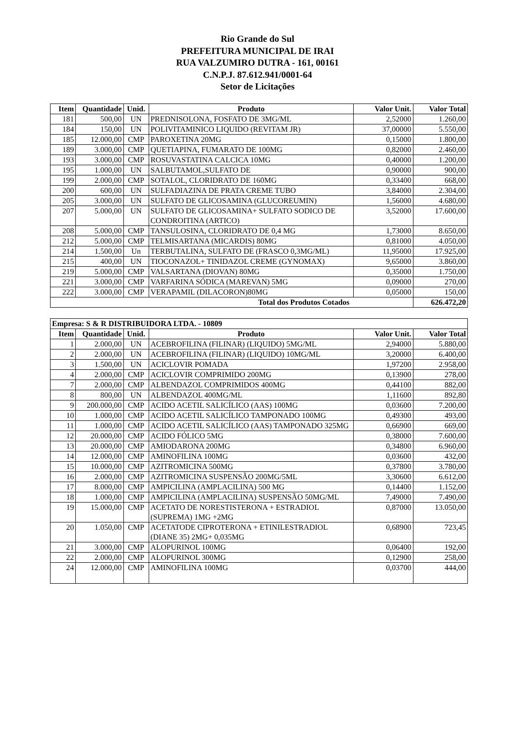Rio Grande do Sul
PREFEITURA MUNICIPAL DE IRAI
RUA VALZUMIRO DUTRA - 161, 00161
C.N.P.J. 87.612.941/0001-64
Setor de Licitações
| Item | Quantidade | Unid. | Produto | Valor Unit. | Valor Total |
| --- | --- | --- | --- | --- | --- |
| 181 | 500,00 | UN | PREDNISOLONA, FOSFATO DE 3MG/ML | 2,52000 | 1.260,00 |
| 184 | 150,00 | UN | POLIVITAMINICO LIQUIDO (REVITAM JR) | 37,00000 | 5.550,00 |
| 185 | 12.000,00 | CMP | PAROXETINA 20MG | 0,15000 | 1.800,00 |
| 189 | 3.000,00 | CMP | QUETIAPINA, FUMARATO DE 100MG | 0,82000 | 2.460,00 |
| 193 | 3.000,00 | CMP | ROSUVASTATINA CALCICA 10MG | 0,40000 | 1.200,00 |
| 195 | 1.000,00 | UN | SALBUTAMOL,SULFATO DE | 0,90000 | 900,00 |
| 199 | 2.000,00 | CMP | SOTALOL, CLORIDRATO DE 160MG | 0,33400 | 668,00 |
| 200 | 600,00 | UN | SULFADIAZINA DE PRATA CREME TUBO | 3,84000 | 2.304,00 |
| 205 | 3.000,00 | UN | SULFATO DE GLICOSAMINA (GLUCOREUMIN) | 1,56000 | 4.680,00 |
| 207 | 5.000,00 | UN | SULFATO DE GLICOSAMINA+ SULFATO SODICO DE CONDROITINA (ARTICO) | 3,52000 | 17.600,00 |
| 208 | 5.000,00 | CMP | TANSULOSINA, CLORIDRATO DE 0,4 MG | 1,73000 | 8.650,00 |
| 212 | 5.000,00 | CMP | TELMISARTANA (MICARDIS) 80MG | 0,81000 | 4.050,00 |
| 214 | 1.500,00 | Un | TERBUTALINA, SULFATO DE (FRASCO 0,3MG/ML) | 11,95000 | 17.925,00 |
| 215 | 400,00 | UN | TIOCONAZOL+ TINIDAZOL CREME (GYNOMAX) | 9,65000 | 3.860,00 |
| 219 | 5.000,00 | CMP | VALSARTANA (DIOVAN) 80MG | 0,35000 | 1.750,00 |
| 221 | 3.000,00 | CMP | VARFARINA SÓDICA (MAREVAN) 5MG | 0,09000 | 270,00 |
| 222 | 3.000,00 | CMP | VERAPAMIL (DILACORON)80MG | 0,05000 | 150,00 |
| Total dos Produtos Cotados | | | | | 626.472,20 |
| Empresa: S & R DISTRIBUIDORA LTDA. - 10809 | | | | | |
| --- | --- | --- | --- | --- | --- |
| Item | Quantidade | Unid. | Produto | Valor Unit. | Valor Total |
| 1 | 2.000,00 | UN | ACEBROFILINA (FILINAR) (LIQUIDO) 5MG/ML | 2,94000 | 5.880,00 |
| 2 | 2.000,00 | UN | ACEBROFILINA (FILINAR) (LIQUIDO) 10MG/ML | 3,20000 | 6.400,00 |
| 3 | 1.500,00 | UN | ACICLOVIR POMADA | 1,97200 | 2.958,00 |
| 4 | 2.000,00 | CMP | ACICLOVIR COMPRIMIDO 200MG | 0,13900 | 278,00 |
| 7 | 2.000,00 | CMP | ALBENDAZOL COMPRIMIDOS 400MG | 0,44100 | 882,00 |
| 8 | 800,00 | UN | ALBENDAZOL 400MG/ML | 1,11600 | 892,80 |
| 9 | 200.000,00 | CMP | ACIDO ACETIL SALICÍLICO (AAS) 100MG | 0,03600 | 7.200,00 |
| 10 | 1.000,00 | CMP | ACIDO ACETIL SALICÍLICO TAMPONADO 100MG | 0,49300 | 493,00 |
| 11 | 1.000,00 | CMP | ACIDO ACETIL SALICÍLICO (AAS) TAMPONADO 325MG | 0,66900 | 669,00 |
| 12 | 20.000,00 | CMP | ACIDO FÓLICO 5MG | 0,38000 | 7.600,00 |
| 13 | 20.000,00 | CMP | AMIODARONA 200MG | 0,34800 | 6.960,00 |
| 14 | 12.000,00 | CMP | AMINOFILINA 100MG | 0,03600 | 432,00 |
| 15 | 10.000,00 | CMP | AZITROMICINA 500MG | 0,37800 | 3.780,00 |
| 16 | 2.000,00 | CMP | AZITROMICINA SUSPENSÃO 200MG/5ML | 3,30600 | 6.612,00 |
| 17 | 8.000,00 | CMP | AMPICILINA (AMPLACILINA) 500 MG | 0,14400 | 1.152,00 |
| 18 | 1.000,00 | CMP | AMPICILINA (AMPLACILINA) SUSPENSÃO 50MG/ML | 7,49000 | 7.490,00 |
| 19 | 15.000,00 | CMP | ACETATO DE NORESTISTERONA + ESTRADIOL (SUPREMA) 1MG +2MG | 0,87000 | 13.050,00 |
| 20 | 1.050,00 | CMP | ACETATODE CIPROTERONA + ETINILESTRADIOL (DIANE 35) 2MG+ 0,035MG | 0,68900 | 723,45 |
| 21 | 3.000,00 | CMP | ALOPURINOL 100MG | 0,06400 | 192,00 |
| 22 | 2.000,00 | CMP | ALOPURINOL 300MG | 0,12900 | 258,00 |
| 24 | 12.000,00 | CMP | AMINOFILINA 100MG | 0,03700 | 444,00 |